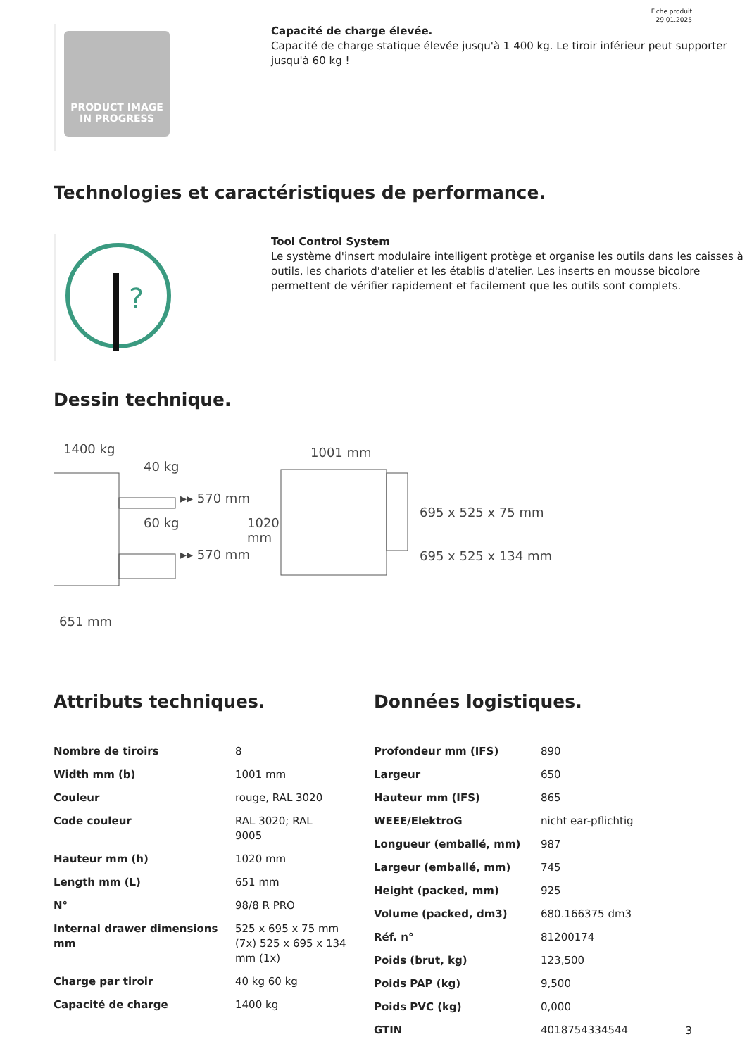Fiche produit
29.01.2025
PRODUCT IMAGE
IN PROGRESS
Capacité de charge élevée.
Capacité de charge statique élevée jusqu'à 1 400 kg. Le tiroir inférieur peut supporter jusqu'à 60 kg !
Technologies et caractéristiques de performance.
?
Tool Control System
Le système d'insert modulaire intelligent protège et organise les outils dans les caisses à outils, les chariots d'atelier et les établis d'atelier. Les inserts en mousse bicolore permettent de vérifier rapidement et facilement que les outils sont complets.
Dessin technique.
1400 kg
40 kg
▸▸ 570 mm
60 kg
▸▸ 570 mm
1020
mm
1001 mm
695 x 525 x 75 mm
695 x 525 x 134 mm
651 mm
Attributs techniques.
| Nombre de tiroirs | 8 |
| Width mm (b) | 1001 mm |
| Couleur | rouge, RAL 3020 |
| Code couleur | RAL 3020; RAL 9005 |
| Hauteur mm (h) | 1020 mm |
| Length mm (L) | 651 mm |
| N° | 98/8 R PRO |
| Internal drawer dimensions mm | 525 x 695 x 75 mm (7x) 525 x 695 x 134 mm (1x) |
| Charge par tiroir | 40 kg 60 kg |
| Capacité de charge | 1400 kg |
Données logistiques.
| Profondeur mm (IFS) | 890 |
| Largeur | 650 |
| Hauteur mm (IFS) | 865 |
| WEEE/ElektroG | nicht ear-pflichtig |
| Longueur (emballé, mm) | 987 |
| Largeur (emballé, mm) | 745 |
| Height (packed, mm) | 925 |
| Volume (packed, dm3) | 680.166375 dm3 |
| Réf. n° | 81200174 |
| Poids (brut, kg) | 123,500 |
| Poids PAP (kg) | 9,500 |
| Poids PVC (kg) | 0,000 |
| GTIN | 4018754334544 |
3